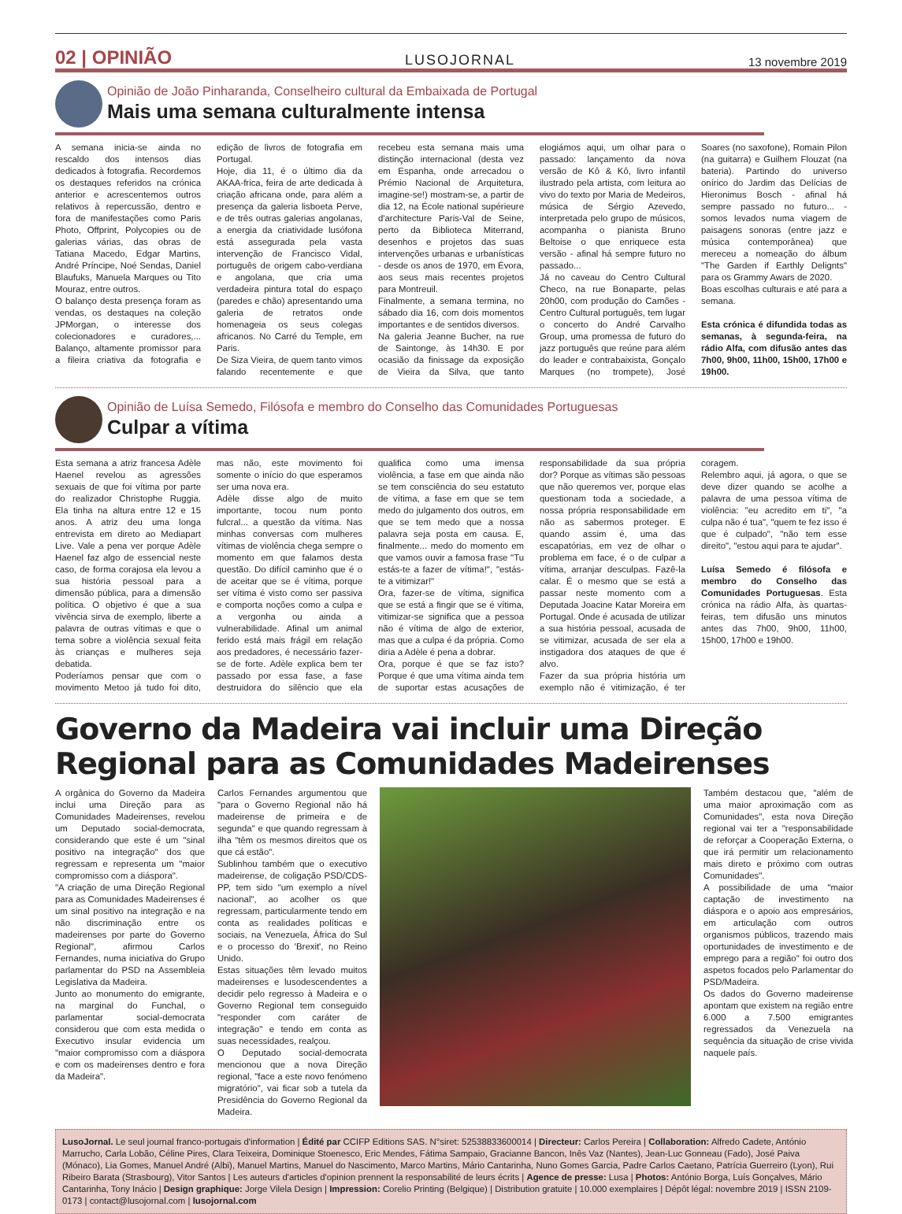02 | OPINIÃO LUSOJORNAL 13 novembre 2019
Opinião de João Pinharanda, Conselheiro cultural da Embaixada de Portugal
Mais uma semana culturalmente intensa
A semana inicia-se ainda no rescaldo dos intensos dias dedicados à fotografia. Recordemos os destaques referidos na crónica anterior e acrescentemos outros relativos à repercussão, dentro e fora de manifestações como Paris Photo, Offprint, Polycopies ou de galerias várias, das obras de Tatiana Macedo, Edgar Martins, André Príncipe, Noé Sendas, Daniel Blaufuks, Manuela Marques ou Tito Mouraz, entre outros.
O balanço desta presença foram as vendas, os destaques na coleção JPMorgan, o interesse dos colecionadores e curadores,... Balanço, altamente promissor para a fileira criativa da fotografia e edição de livros de fotografia em Portugal.
Hoje, dia 11, é o último dia da AKAA-frica, feira de arte dedicada à criação africana onde, para além a presença da galeria lisboeta Perve, e de três outras galerias angolanas, a energia da criatividade lusófona está assegurada pela vasta intervenção de Francisco Vidal, português de origem cabo-verdiana e angolana, que cria uma verdadeira pintura total do espaço (paredes e chão) apresentando uma galeria de retratos onde homenageia os seus colegas africanos. No Carré du Temple, em Paris.
De Siza Vieira, de quem tanto vimos falando recentemente e que recebeu esta semana mais uma distinção internacional (desta vez em Espanha, onde arrecadou o Prémio Nacional de Arquitetura, imagine-se!) mostram-se, a partir de dia 12, na École national supérieure d'architecture Paris-Val de Seine, perto da Biblioteca Miterrand, desenhos e projetos das suas intervenções urbanas e urbanísticas - desde os anos de 1970, em Évora, aos seus mais recentes projetos para Montreuil.
Finalmente, a semana termina, no sábado dia 16, com dois momentos importantes e de sentidos diversos.
Na galeria Jeanne Bucher, na rue de Saintonge, às 14h30. E por ocasião da finissage da exposição de Vieira da Silva, que tanto elogiámos aqui, um olhar para o passado: lançamento da nova versão de Kô & Kô, livro infantil ilustrado pela artista, com leitura ao vivo do texto por Maria de Medeiros, música de Sérgio Azevedo, interpretada pelo grupo de músicos, acompanha o pianista Bruno Beltoise o que enriquece esta versão - afinal há sempre futuro no passado...
Já no caveau do Centro Cultural Checo, na rue Bonaparte, pelas 20h00, com produção do Camões - Centro Cultural português, tem lugar o concerto do André Carvalho Group, uma promessa de futuro do jazz português que reúne para além do leader e contrabaixista, Gonçalo Marques (no trompete), José Soares (no saxofone), Romain Pilon (na guitarra) e Guilhem Flouzat (na bateria). Partindo do universo onírico do Jardim das Delícias de Hieronimus Bosch - afinal há sempre passado no futuro... - somos levados numa viagem de paisagens sonoras (entre jazz e música contemporânea) que mereceu a nomeação do álbum "The Garden if Earthly Delignts" para os Grammy Awars de 2020.
Boas escolhas culturais e até para a semana.
Esta crónica é difundida todas as semanas, à segunda-feira, na rádio Alfa, com difusão antes das 7h00, 9h00, 11h00, 15h00, 17h00 e 19h00.
Opinião de Luísa Semedo, Filósofa e membro do Conselho das Comunidades Portuguesas
Culpar a vítima
Esta semana a atriz francesa Adèle Haenel revelou as agressões sexuais de que foi vítima por parte do realizador Christophe Ruggia. Ela tinha na altura entre 12 e 15 anos. A atriz deu uma longa entrevista em direto ao Mediapart Live. Vale a pena ver porque Adèle Haenel faz algo de essencial neste caso, de forma corajosa ela levou a sua história pessoal para a dimensão pública, para a dimensão política. O objetivo é que a sua vivência sirva de exemplo, liberte a palavra de outras vítimas e que o tema sobre a violência sexual feita às crianças e mulheres seja debatida.
Poderíamos pensar que com o movimento Metoo já tudo foi dito, mas não, este movimento foi somente o início do que esperamos ser uma nova era.
Adèle disse algo de muito importante, tocou num ponto fulcral... a questão da vítima. Nas minhas conversas com mulheres vítimas de violência chega sempre o momento em que falamos desta questão. Do difícil caminho que é o de aceitar que se é vítima, porque ser vítima é visto como ser passiva e comporta noções como a culpa e a vergonha ou ainda a vulnerabilidade. Afinal um animal ferido está mais frágil em relação aos predadores, é necessário fazer-se de forte. Adèle explica bem ter passado por essa fase, a fase destruidora do silêncio que ela qualifica como uma imensa violência, a fase em que ainda não se tem consciência do seu estatuto de vítima, a fase em que se tem medo do julgamento dos outros, em que se tem medo que a nossa palavra seja posta em causa. E, finalmente... medo do momento em que vamos ouvir a famosa frase "Tu estás-te a fazer de vítima!", "estás-te a vitimizar!"
Ora, fazer-se de vítima, significa que se está a fingir que se é vítima, vitimizar-se significa que a pessoa não é vítima de algo de exterior, mas que a culpa é da própria. Como diria a Adèle é pena a dobrar.
Ora, porque é que se faz isto? Porque é que uma vítima ainda tem de suportar estas acusações de responsabilidade da sua própria dor? Porque as vítimas são pessoas que não queremos ver, porque elas questionam toda a sociedade, a nossa própria responsabilidade em não as sabermos proteger. E quando assim é, uma das escapatórias, em vez de olhar o problema em face, é o de culpar a vítima, arranjar desculpas. Fazê-la calar. É o mesmo que se está a passar neste momento com a Deputada Joacine Katar Moreira em Portugal. Onde é acusada de utilizar a sua história pessoal, acusada de se vitimizar, acusada de ser ela a instigadora dos ataques de que é alvo.
Fazer da sua própria história um exemplo não é vitimização, é ter coragem.
Relembro aqui, já agora, o que se deve dizer quando se acolhe a palavra de uma pessoa vítima de violência: "eu acredito em ti", "a culpa não é tua", "quem te fez isso é que é culpado", "não tem esse direito", "estou aqui para te ajudar".
Luísa Semedo é filósofa e membro do Conselho das Comunidades Portuguesas. Esta crónica na rádio Alfa, às quartas-feiras, tem difusão uns minutos antes das 7h00, 9h00, 11h00, 15h00, 17h00 e 19h00.
Governo da Madeira vai incluir uma Direção Regional para as Comunidades Madeirenses
A orgânica do Governo da Madeira inclui uma Direção para as Comunidades Madeirenses, revelou um Deputado social-democrata, considerando que este é um "sinal positivo na integração" dos que regressam e representa um "maior compromisso com a diáspora".
"A criação de uma Direção Regional para as Comunidades Madeirenses é um sinal positivo na integração e na não discriminação entre os madeirenses por parte do Governo Regional", afirmou Carlos Fernandes, numa iniciativa do Grupo parlamentar do PSD na Assembleia Legislativa da Madeira.
Junto ao monumento do emigrante, na marginal do Funchal, o parlamentar social-democrata considerou que com esta medida o Executivo insular evidencia um "maior compromisso com a diáspora e com os madeirenses dentro e fora da Madeira".
Carlos Fernandes argumentou que "para o Governo Regional não há madeirense de primeira e de segunda" e que quando regressam à ilha "têm os mesmos direitos que os que cá estão".
Sublinhou também que o executivo madeirense, de coligação PSD/CDS-PP, tem sido "um exemplo a nível nacional", ao acolher os que regressam, particularmente tendo em conta as realidades políticas e sociais, na Venezuela, África do Sul e o processo do 'Brexit', no Reino Unido.
Estas situações têm levado muitos madeirenses e lusodescendentes a decidir pelo regresso à Madeira e o Governo Regional tem conseguido "responder com caráter de integração" e tendo em conta as suas necessidades, realçou.
O Deputado social-democrata mencionou que a nova Direção regional, "face a este novo fenómeno migratório", vai ficar sob a tutela da Presidência do Governo Regional da Madeira.
Também destacou que, "além de uma maior aproximação com as Comunidades", esta nova Direção regional vai ter a "responsabilidade de reforçar a Cooperação Externa, o que irá permitir um relacionamento mais direto e próximo com outras Comunidades".
A possibilidade de uma "maior captação de investimento na diáspora e o apoio aos empresários, em articulação com outros organismos públicos, trazendo mais oportunidades de investimento e de emprego para a região" foi outro dos aspetos focados pelo Parlamentar do PSD/Madeira.
Os dados do Governo madeirense apontam que existem na região entre 6.000 a 7.500 emigrantes regressados da Venezuela na sequência da situação de crise vivida naquele país.
LusoJornal. Le seul journal franco-portugais d'information | Édité par CCIFP Editions SAS. N°siret: 52538833600014 | Directeur: Carlos Pereira | Collaboration: Alfredo Cadete, António Marrucho, Carla Lobão, Céline Pires, Clara Teixeira, Dominique Stoenesco, Eric Mendes, Fátima Sampaio, Gracianne Bancon, Inês Vaz (Nantes), Jean-Luc Gonneau (Fado), José Paiva (Mónaco), Lia Gomes, Manuel André (Albi), Manuel Martins, Manuel do Nascimento, Marco Martins, Mário Cantarinha, Nuno Gomes Garcia, Padre Carlos Caetano, Patrícia Guerreiro (Lyon), Rui Ribeiro Barata (Strasbourg), Vitor Santos | Les auteurs d'articles d'opinion prennent la responsabilité de leurs écrits | Agence de presse: Lusa | Photos: António Borga, Luís Gonçalves, Mário Cantarinha, Tony Inácio | Design graphique: Jorge Vilela Design | Impression: Corelio Printing (Belgique) | Distribution gratuite | 10.000 exemplaires | Dépôt légal: novembre 2019 | ISSN 2109-0173 | contact@lusojornal.com | lusojornal.com